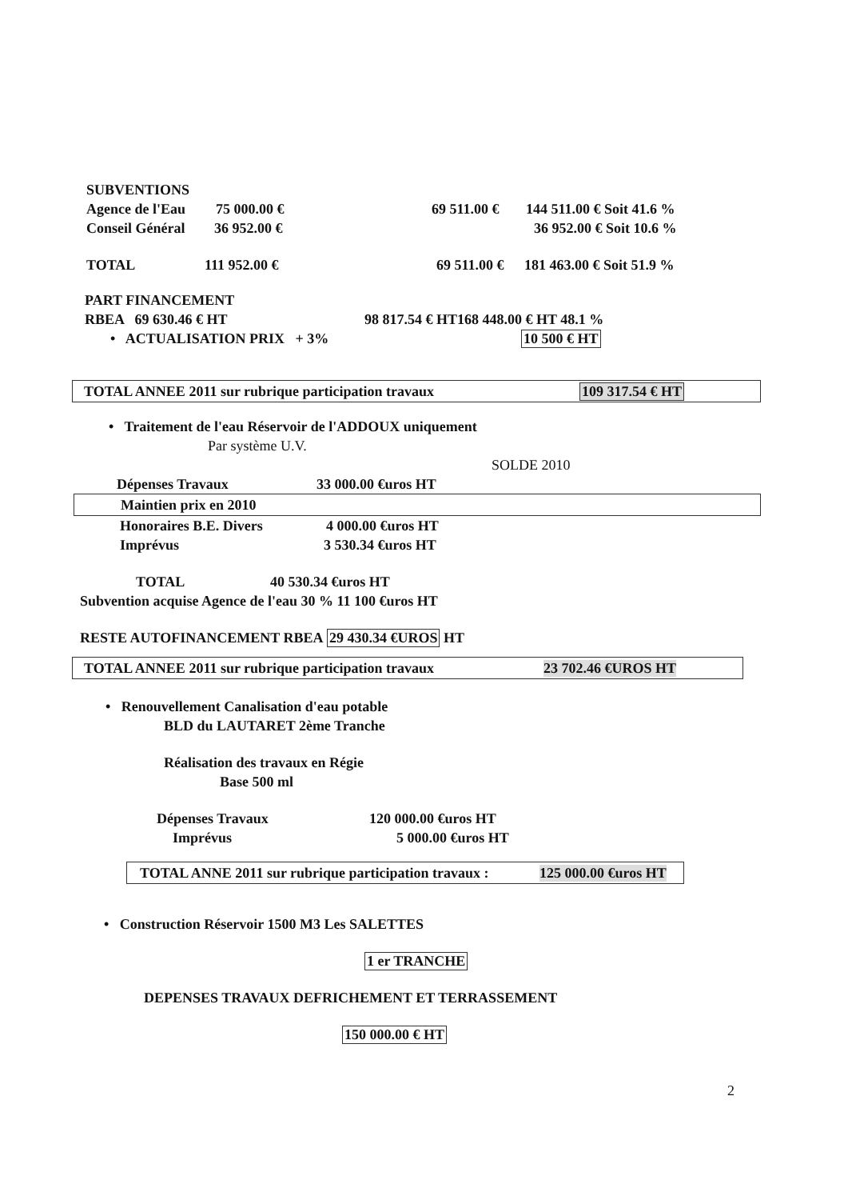SUBVENTIONS
Agence de l'Eau 75 000.00 € 69 511.00 € 144 511.00 € Soit 41.6 %
Conseil Général 36 952.00 € 36 952.00 € Soit 10.6 %
TOTAL 111 952.00 € 69 511.00 € 181 463.00 € Soit 51.9 %
PART FINANCEMENT
RBEA 69 630.46 € HT 98 817.54 € HT168 448.00 € HT 48.1 %
• ACTUALISATION PRIX + 3% 10 500 € HT
TOTAL ANNEE 2011 sur rubrique participation travaux 109 317.54 € HT
• Traitement de l'eau Réservoir de l'ADDOUX uniquement
Par système U.V.
SOLDE 2010
Dépenses Travaux 33 000.00 €uros HT
Maintien prix en 2010
Honoraires B.E. Divers 4 000.00 €uros HT
Imprévus 3 530.34 €uros HT
TOTAL 40 530.34 €uros HT
Subvention acquise Agence de l'eau 30 % 11 100 €uros HT
RESTE AUTOFINANCEMENT RBEA 29 430.34 €UROS HT
TOTAL ANNEE 2011 sur rubrique participation travaux 23 702.46 €UROS HT
• Renouvellement Canalisation d'eau potable
BLD du LAUTARET 2ème Tranche
Réalisation des travaux en Régie
Base 500 ml
Dépenses Travaux 120 000.00 €uros HT
Imprévus 5 000.00 €uros HT
TOTAL ANNE 2011 sur rubrique participation travaux : 125 000.00 €uros HT
• Construction Réservoir 1500 M3 Les SALETTES
1 er TRANCHE
DEPENSES TRAVAUX DEFRICHEMENT ET TERRASSEMENT
150 000.00 € HT
2